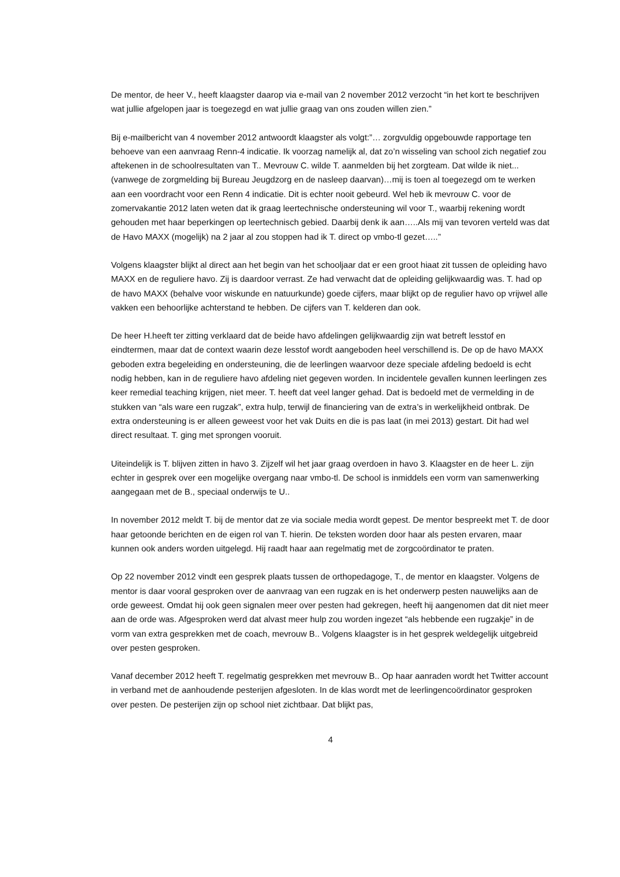De mentor, de heer V., heeft klaagster daarop via e-mail van 2 november 2012 verzocht “in het kort te beschrijven wat jullie afgelopen jaar is toegezegd en wat jullie graag van ons zouden willen zien.”
Bij e-mailbericht van 4 november 2012 antwoordt klaagster als volgt:”… zorgvuldig opgebouwde rapportage ten behoeve van een aanvraag Renn-4 indicatie. Ik voorzag namelijk al, dat zo’n wisseling van school zich negatief zou aftekenen in de schoolresultaten van T.. Mevrouw C. wilde T. aanmelden bij het zorgteam. Dat wilde ik niet... (vanwege de zorgmelding bij Bureau Jeugdzorg en de nasleep daarvan)…mij is toen al toegezegd om te werken aan een voordracht voor een Renn 4 indicatie. Dit is echter nooit gebeurd. Wel heb ik mevrouw C. voor de zomervakantie 2012 laten weten dat ik graag leertechnische ondersteuning wil voor T., waarbij rekening wordt gehouden met haar beperkingen op leertechnisch gebied. Daarbij denk ik aan…..Als mij van tevoren verteld was dat de Havo MAXX (mogelijk) na 2 jaar al zou stoppen had ik T. direct op vmbo-tl gezet…..”
Volgens klaagster blijkt al direct aan het begin van het schooljaar dat er een groot hiaat zit tussen de opleiding havo MAXX en de reguliere havo. Zij is daardoor verrast. Ze had verwacht dat de opleiding gelijkwaardig was. T. had op de havo MAXX (behalve voor wiskunde en natuurkunde) goede cijfers, maar blijkt op de regulier havo op vrijwel alle vakken een behoorlijke achterstand te hebben. De cijfers van T. kelderen dan ook.
De heer H.heeft ter zitting verklaard dat de beide havo afdelingen gelijkwaardig zijn wat betreft lesstof en eindtermen, maar dat de context waarin deze lesstof wordt aangeboden heel verschillend is. De op de havo MAXX geboden extra begeleiding en ondersteuning, die de leerlingen waarvoor deze speciale afdeling bedoeld is echt nodig hebben, kan in de reguliere havo afdeling niet gegeven worden. In incidentele gevallen kunnen leerlingen zes keer remedial teaching krijgen, niet meer. T. heeft dat veel langer gehad. Dat is bedoeld met de vermelding in de stukken van “als ware een rugzak”, extra hulp, terwijl de financiering van de extra’s in werkelijkheid ontbrak. De extra ondersteuning is er alleen geweest voor het vak Duits en die is pas laat (in mei 2013) gestart. Dit had wel direct resultaat. T. ging met sprongen vooruit.
Uiteindelijk is T. blijven zitten in havo 3. Zijzelf wil het jaar graag overdoen in havo 3. Klaagster en de heer L. zijn echter in gesprek over een mogelijke overgang naar vmbo-tl. De school is inmiddels een vorm van samenwerking aangegaan met de B., speciaal onderwijs te U..
In november 2012 meldt T. bij de mentor dat ze via sociale media wordt gepest. De mentor bespreekt met T. de door haar getoonde berichten en de eigen rol van T. hierin. De teksten worden door haar als pesten ervaren, maar kunnen ook anders worden uitgelegd. Hij raadt haar aan regelmatig met de zorgcoördinator te praten.
Op 22 november 2012 vindt een gesprek plaats tussen de orthopedagoge, T., de mentor en klaagster. Volgens de mentor is daar vooral gesproken over de aanvraag van een rugzak en is het onderwerp pesten nauwelijks aan de orde geweest. Omdat hij ook geen signalen meer over pesten had gekregen, heeft hij aangenomen dat dit niet meer aan de orde was. Afgesproken werd dat alvast meer hulp zou worden ingezet “als hebbende een rugzakje” in de vorm van extra gesprekken met de coach, mevrouw B.. Volgens klaagster is in het gesprek weldegelijk uitgebreid over pesten gesproken.
Vanaf december 2012 heeft T. regelmatig gesprekken met mevrouw B.. Op haar aanraden wordt het Twitter account in verband met de aanhoudende pesterijen afgesloten. In de klas wordt met de leerlingencoördinator gesproken over pesten. De pesterijen zijn op school niet zichtbaar. Dat blijkt pas,
4